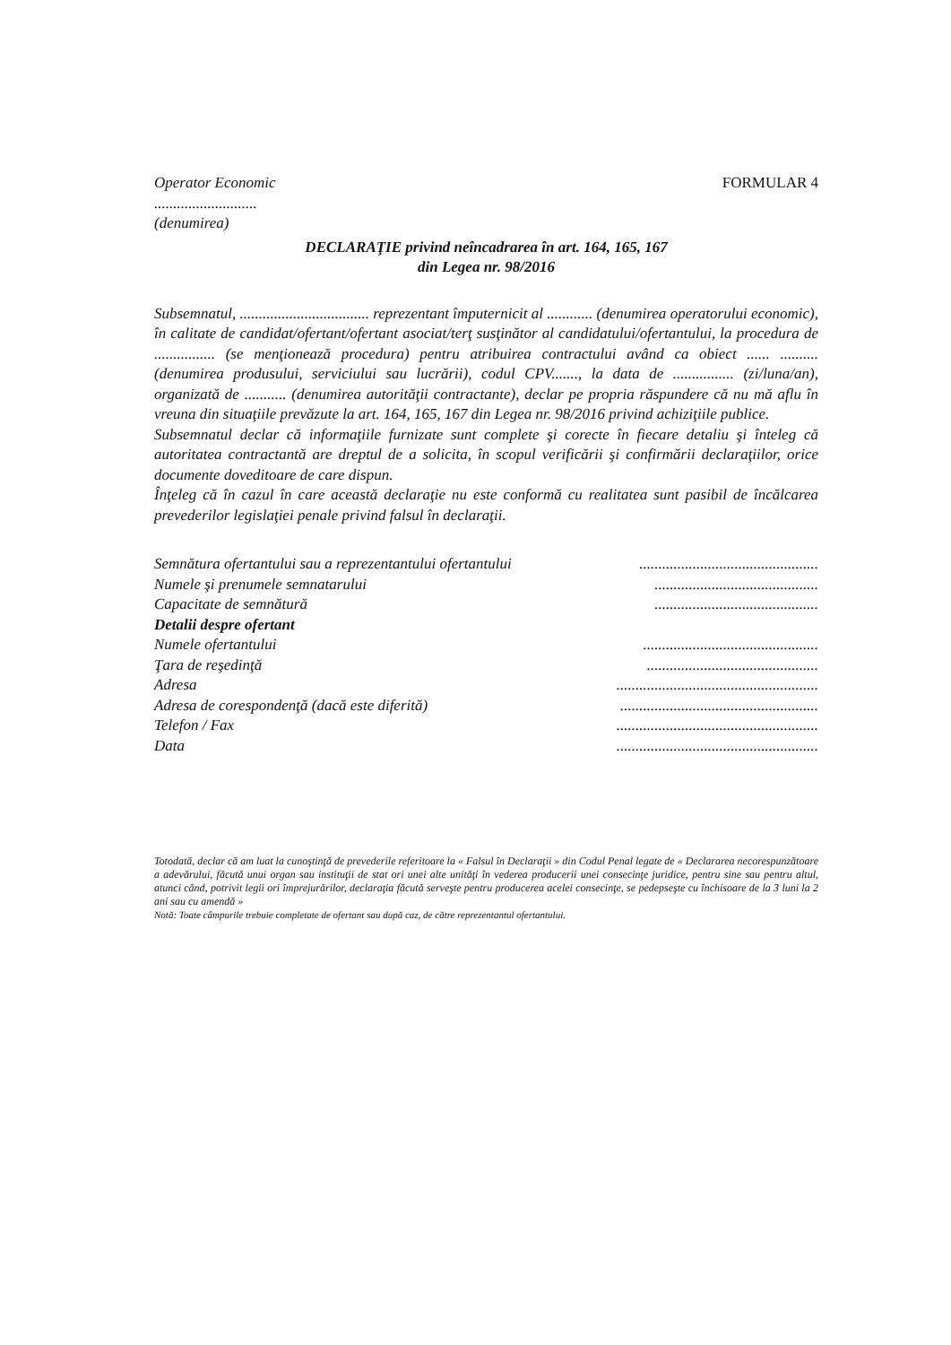Operator Economic FORMULAR 4
...........................
(denumirea)
DECLARAŢIE privind neîncadrarea în art. 164, 165, 167
din Legea nr. 98/2016
Subsemnatul, .................................. reprezentant împuternicit al ............ (denumirea operatorului economic), în calitate de candidat/ofertant/ofertant asociat/terţ susţinător al candidatului/ofertantului, la procedura de ................ (se menţionează procedura) pentru atribuirea contractului având ca obiect ...... .......... (denumirea produsului, serviciului sau lucrării), codul CPV......., la data de ................ (zi/luna/an), organizată de ........... (denumirea autorităţii contractante), declar pe propria răspundere că nu mă aflu în vreuna din situaţiile prevăzute la art. 164, 165, 167 din Legea nr. 98/2016 privind achiziţiile publice.
Subsemnatul declar că informaţiile furnizate sunt complete şi corecte în fiecare detaliu şi înteleg că autoritatea contractantă are dreptul de a solicita, în scopul verificării şi confirmării declaraţiilor, orice documente doveditoare de care dispun.
Înţeleg că în cazul în care această declaraţie nu este conformă cu realitatea sunt pasibil de încălcarea prevederilor legislaţiei penale privind falsul în declaraţii.
| Semnătura ofertantului sau a reprezentantului ofertantului | ............................................... |
| Numele şi prenumele semnatarului | ........................................... |
| Capacitate de semnătură | ........................................... |
| Detalii despre ofertant | |
| Numele ofertantului | .............................................. |
| Ţara de reşedinţă | ............................................. |
| Adresa | ..................................................... |
| Adresa de corespondenţă (dacă este diferită) | .................................................... |
| Telefon / Fax | ..................................................... |
| Data | ..................................................... |
Totodată, declar că am luat la cunoştinţă de prevederile referitoare la « Falsul în Declaraţii » din Codul Penal legate de « Declararea necorespunzătoare a adevărului, făcută unui organ sau instituţii de stat ori unei alte unităţi în vederea producerii unei consecinţe juridice, pentru sine sau pentru altul, atunci când, potrivit legii ori împrejurărilor, declaraţia făcută serveşte pentru producerea acelei consecinţe, se pedepseşte cu închisoare de la 3 luni la 2 ani sau cu amendă »
Notă: Toate câmpurile trebuie completate de ofertant sau după caz, de către reprezentantul ofertantului.